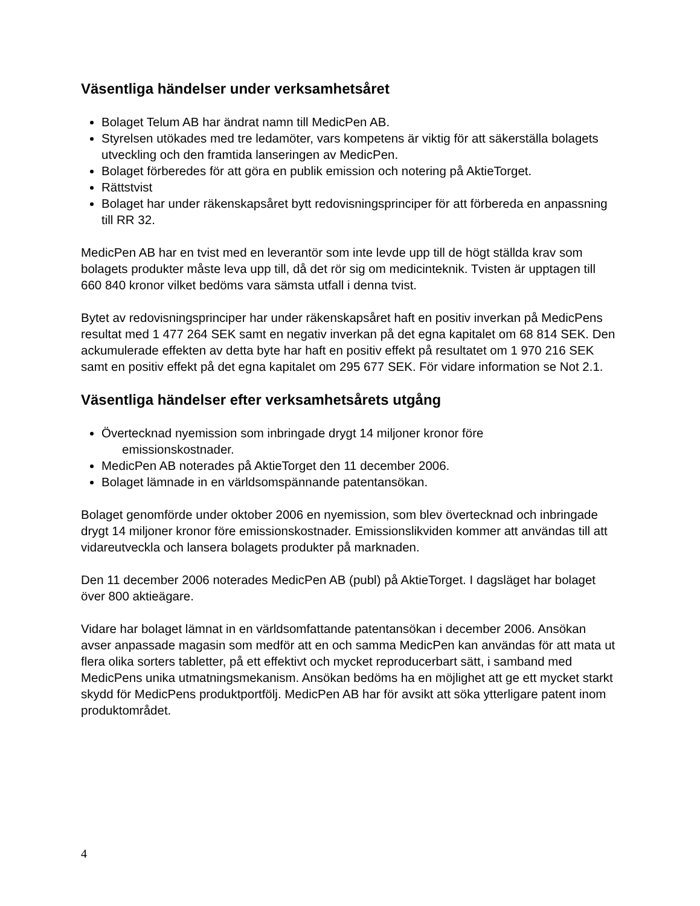Väsentliga händelser under verksamhetsåret
Bolaget Telum AB har ändrat namn till MedicPen AB.
Styrelsen utökades med tre ledamöter, vars kompetens är viktig för att säkerställa bolagets utveckling och den framtida lanseringen av MedicPen.
Bolaget förberedes för att göra en publik emission och notering på AktieTorget.
Rättstvist
Bolaget har under räkenskapsåret bytt redovisningsprinciper för att förbereda en anpassning till RR 32.
MedicPen AB har en tvist med en leverantör som inte levde upp till de högt ställda krav som bolagets produkter måste leva upp till, då det rör sig om medicinteknik. Tvisten är upptagen till 660 840 kronor vilket bedöms vara sämsta utfall i denna tvist.
Bytet av redovisningsprinciper har under räkenskapsåret haft en positiv inverkan på MedicPens resultat med 1 477 264 SEK samt en negativ inverkan på det egna kapitalet om 68 814 SEK. Den ackumulerade effekten av detta byte har haft en positiv effekt på resultatet om 1 970 216 SEK samt en positiv effekt på det egna kapitalet om 295 677 SEK. För vidare information se Not 2.1.
Väsentliga händelser efter verksamhetsårets utgång
Övertecknad nyemission som inbringade drygt 14 miljoner kronor före
emissionskostnader.
MedicPen AB noterades på AktieTorget den 11 december 2006.
Bolaget lämnade in en världsomspännande patentansökan.
Bolaget genomförde under oktober 2006 en nyemission, som blev övertecknad och inbringade drygt 14 miljoner kronor före emissionskostnader. Emissionslikviden kommer att användas till att vidareutveckla och lansera bolagets produkter på marknaden.
Den 11 december 2006 noterades MedicPen AB (publ) på AktieTorget. I dagsläget har bolaget över 800 aktieägare.
Vidare har bolaget lämnat in en världsomfattande patentansökan i december 2006. Ansökan avser anpassade magasin som medför att en och samma MedicPen kan användas för att mata ut flera olika sorters tabletter, på ett effektivt och mycket reproducerbart sätt, i samband med MedicPens unika utmatningsmekanism. Ansökan bedöms ha en möjlighet att ge ett mycket starkt skydd för MedicPens produktportfölj. MedicPen AB har för avsikt att söka ytterligare patent inom produktområdet.
4